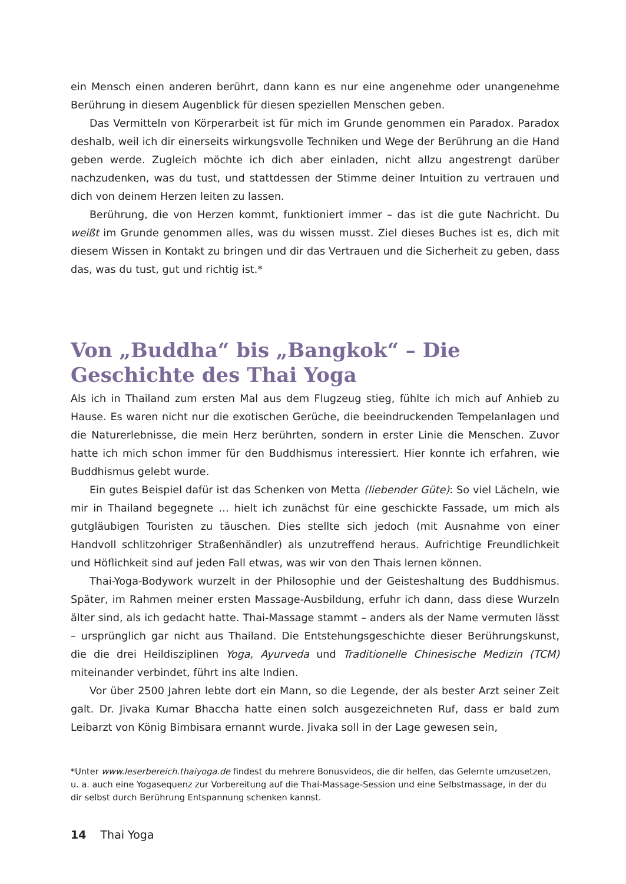ein Mensch einen anderen berührt, dann kann es nur eine angenehme oder unangenehme Berührung in diesem Augenblick für diesen speziellen Menschen geben.
Das Vermitteln von Körperarbeit ist für mich im Grunde genommen ein Paradox. Paradox deshalb, weil ich dir einerseits wirkungsvolle Techniken und Wege der Berührung an die Hand geben werde. Zugleich möchte ich dich aber einladen, nicht allzu angestrengt darüber nachzudenken, was du tust, und stattdessen der Stimme deiner Intuition zu vertrauen und dich von deinem Herzen leiten zu lassen.
Berührung, die von Herzen kommt, funktioniert immer – das ist die gute Nachricht. Du weißt im Grunde genommen alles, was du wissen musst. Ziel dieses Buches ist es, dich mit diesem Wissen in Kontakt zu bringen und dir das Vertrauen und die Sicherheit zu geben, dass das, was du tust, gut und richtig ist.*
Von „Buddha“ bis „Bangkok“ – Die Geschichte des Thai Yoga
Als ich in Thailand zum ersten Mal aus dem Flugzeug stieg, fühlte ich mich auf Anhieb zu Hause. Es waren nicht nur die exotischen Gerüche, die beeindruckenden Tempelanlagen und die Naturerlebnisse, die mein Herz berührten, sondern in erster Linie die Menschen. Zuvor hatte ich mich schon immer für den Buddhismus interessiert. Hier konnte ich erfahren, wie Buddhismus gelebt wurde.
Ein gutes Beispiel dafür ist das Schenken von Metta (liebender Güte): So viel Lächeln, wie mir in Thailand begegnete … hielt ich zunächst für eine geschickte Fassade, um mich als gutgläubigen Touristen zu täuschen. Dies stellte sich jedoch (mit Ausnahme von einer Handvoll schlitzohriger Straßenhändler) als unzutreffend heraus. Aufrichtige Freundlichkeit und Höflichkeit sind auf jeden Fall etwas, was wir von den Thais lernen können.
Thai-Yoga-Bodywork wurzelt in der Philosophie und der Geisteshaltung des Buddhismus. Später, im Rahmen meiner ersten Massage-Ausbildung, erfuhr ich dann, dass diese Wurzeln älter sind, als ich gedacht hatte. Thai-Massage stammt – anders als der Name vermuten lässt – ursprünglich gar nicht aus Thailand. Die Entstehungsgeschichte dieser Berührungskunst, die die drei Heildisziplinen Yoga, Ayurveda und Traditionelle Chinesische Medizin (TCM) miteinander verbindet, führt ins alte Indien.
Vor über 2500 Jahren lebte dort ein Mann, so die Legende, der als bester Arzt seiner Zeit galt. Dr. Jivaka Kumar Bhaccha hatte einen solch ausgezeichneten Ruf, dass er bald zum Leibarzt von König Bimbisara ernannt wurde. Jivaka soll in der Lage gewesen sein,
*Unter www.leserbereich.thaiyoga.de findest du mehrere Bonusvideos, die dir helfen, das Gelernte umzusetzen, u. a. auch eine Yogasequenz zur Vorbereitung auf die Thai-Massage-Session und eine Selbstmassage, in der du dir selbst durch Berührung Entspannung schenken kannst.
14 Thai Yoga